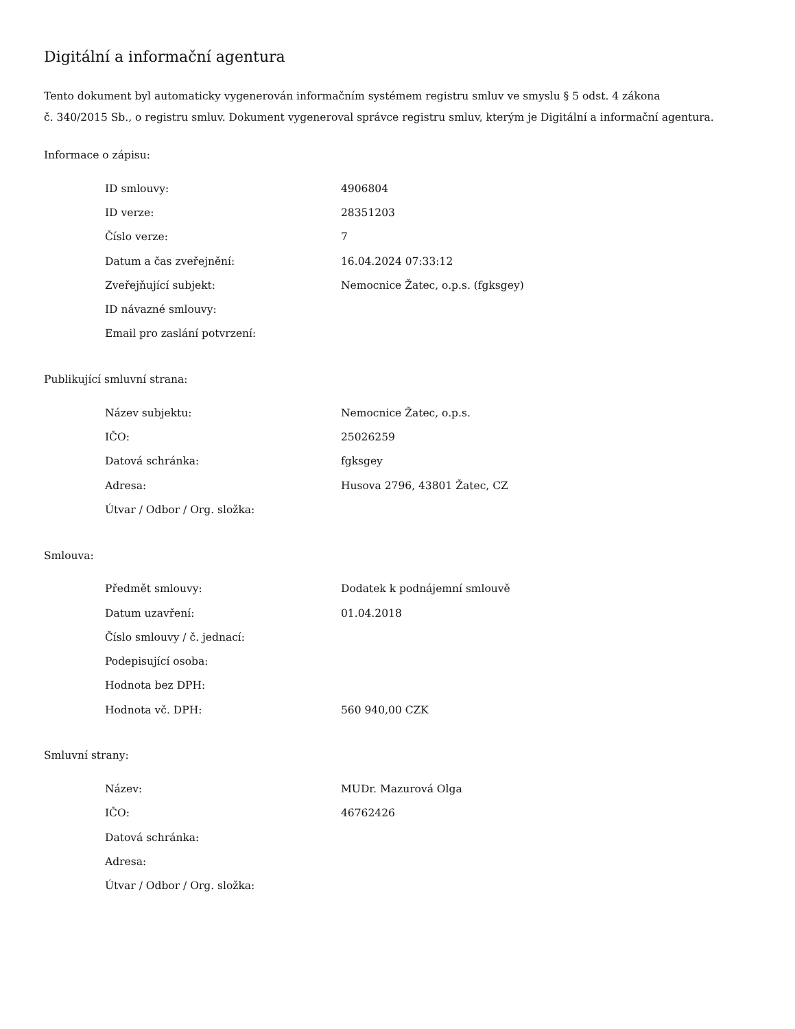Digitální a informační agentura
Tento dokument byl automaticky vygenerován informačním systémem registru smluv ve smyslu § 5 odst. 4 zákona
č. 340/2015 Sb., o registru smluv. Dokument vygeneroval správce registru smluv, kterým je Digitální a informační agentura.
Informace o zápisu:
| ID smlouvy: | 4906804 |
| ID verze: | 28351203 |
| Číslo verze: | 7 |
| Datum a čas zveřejnění: | 16.04.2024 07:33:12 |
| Zveřejňující subjekt: | Nemocnice Žatec, o.p.s. (fgksgey) |
| ID návazné smlouvy: | |
| Email pro zaslání potvrzení: | |
Publikující smluvní strana:
| Název subjektu: | Nemocnice Žatec, o.p.s. |
| IČO: | 25026259 |
| Datová schránka: | fgksgey |
| Adresa: | Husova 2796, 43801 Žatec, CZ |
| Útvar / Odbor / Org. složka: | |
Smlouva:
| Předmět smlouvy: | Dodatek k podnájemní smlouvě |
| Datum uzavření: | 01.04.2018 |
| Číslo smlouvy / č. jednací: | |
| Podepisující osoba: | |
| Hodnota bez DPH: | |
| Hodnota vč. DPH: | 560 940,00 CZK |
Smluvní strany:
| Název: | MUDr. Mazurová Olga |
| IČO: | 46762426 |
| Datová schránka: | |
| Adresa: | |
| Útvar / Odbor / Org. složka: | |